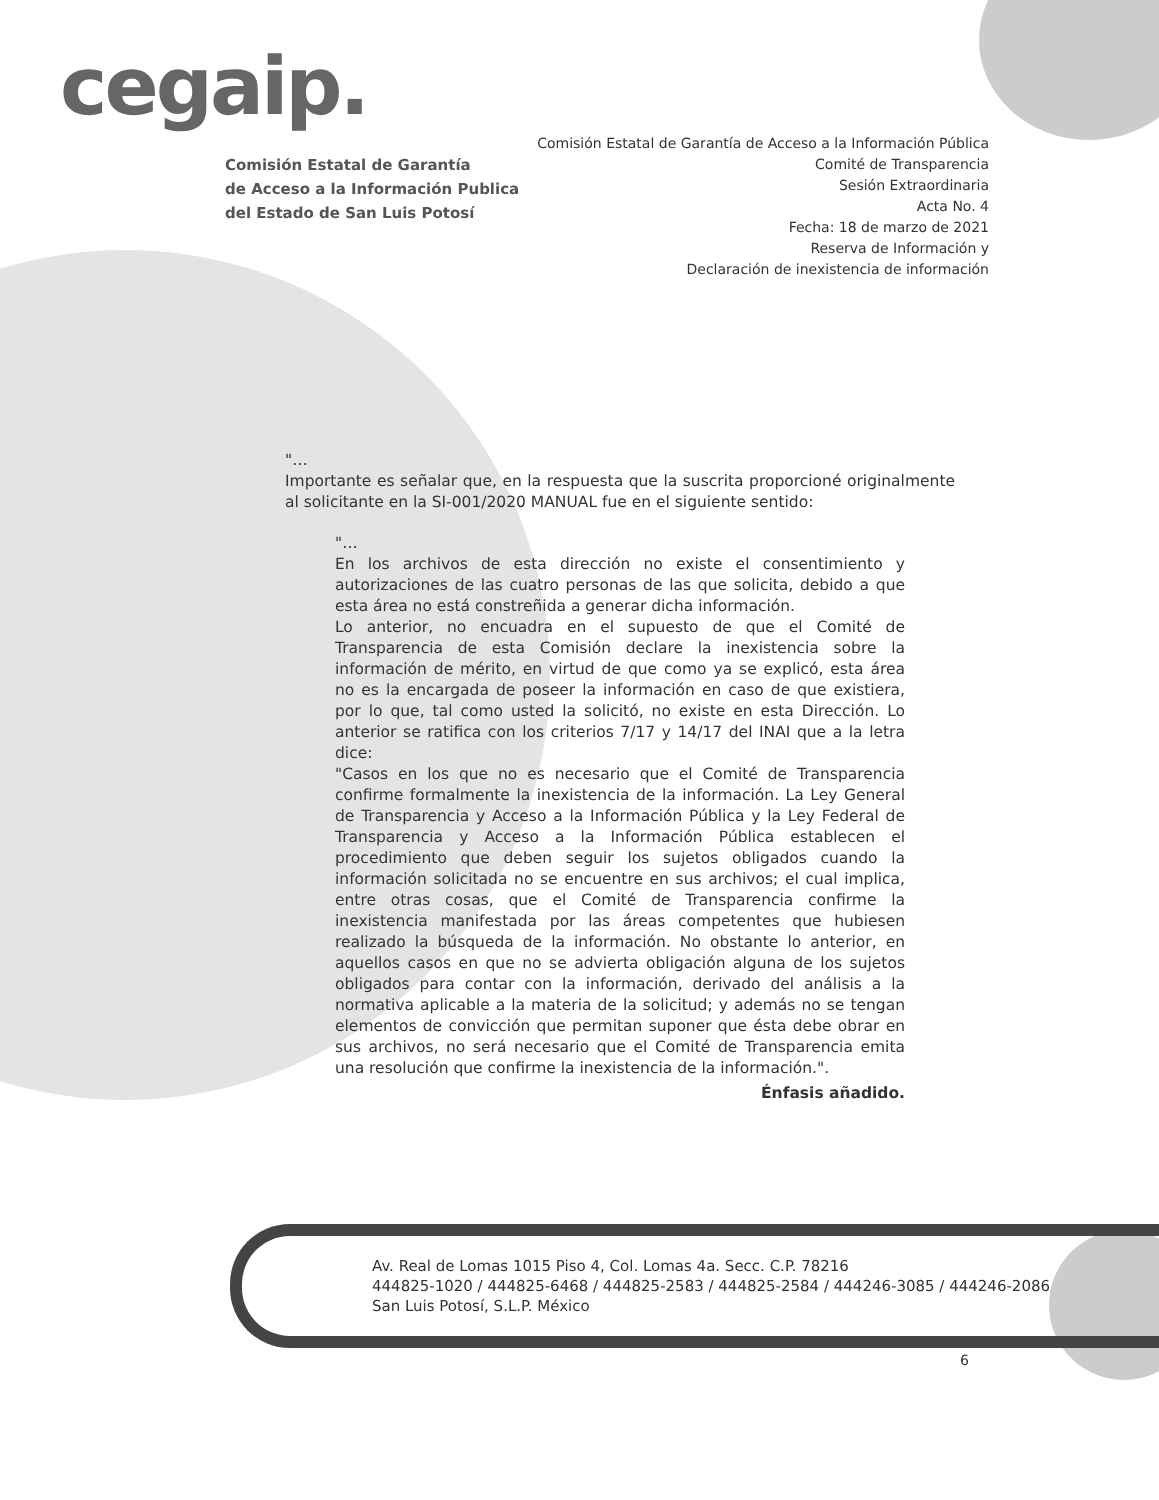cegaip.
Comisión Estatal de Garantía
de Acceso a la Información Publica
del Estado de San Luis Potosí
Comisión Estatal de Garantía de Acceso a la Información Pública
Comité de Transparencia
Sesión Extraordinaria
Acta No. 4
Fecha: 18 de marzo de 2021
Reserva de Información y
Declaración de inexistencia de información
"…
Importante es señalar que, en la respuesta que la suscrita proporcioné originalmente al solicitante en la SI-001/2020 MANUAL fue en el siguiente sentido:
"…
En los archivos de esta dirección no existe el consentimiento y autorizaciones de las cuatro personas de las que solicita, debido a que esta área no está constreñida a generar dicha información.
Lo anterior, no encuadra en el supuesto de que el Comité de Transparencia de esta Comisión declare la inexistencia sobre la información de mérito, en virtud de que como ya se explicó, esta área no es la encargada de poseer la información en caso de que existiera, por lo que, tal como usted la solicitó, no existe en esta Dirección. Lo anterior se ratifica con los criterios 7/17 y 14/17 del INAI que a la letra dice:
"Casos en los que no es necesario que el Comité de Transparencia confirme formalmente la inexistencia de la información. La Ley General de Transparencia y Acceso a la Información Pública y la Ley Federal de Transparencia y Acceso a la Información Pública establecen el procedimiento que deben seguir los sujetos obligados cuando la información solicitada no se encuentre en sus archivos; el cual implica, entre otras cosas, que el Comité de Transparencia confirme la inexistencia manifestada por las áreas competentes que hubiesen realizado la búsqueda de la información. No obstante lo anterior, en aquellos casos en que no se advierta obligación alguna de los sujetos obligados para contar con la información, derivado del análisis a la normativa aplicable a la materia de la solicitud; y además no se tengan elementos de convicción que permitan suponer que ésta debe obrar en sus archivos, no será necesario que el Comité de Transparencia emita una resolución que confirme la inexistencia de la información.".
Énfasis añadido.
Av. Real de Lomas 1015 Piso 4, Col. Lomas 4a. Secc. C.P. 78216
444825-1020 / 444825-6468 / 444825-2583 / 444825-2584 / 444246-3085 / 444246-2086
San Luis Potosí, S.L.P. México
6